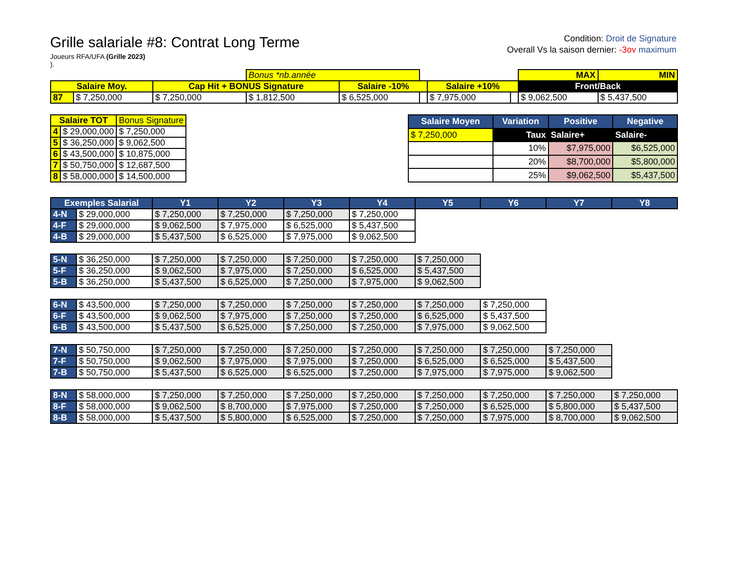Grille salariale #8: Contrat Long Terme
Joueurs RFA/UFA (Grille 2023)
).
Condition: Droit de Signature
Overall Vs la saison dernier: -3ov maximum
| | | | Bonus *nb.année | | | | | MAX | MIN |
| Salaire Moy. | | Cap Hit + BONUS Signature | | Salaire -10% | | Salaire +10% | | Front/Back | |
| 87 | $ 7,250,000 | $ 7,250,000 | $ 1,812,500 | $ 6,525,000 | | $ 7,975,000 | | $ 9,062,500 | $ 5,437,500 |
| Salaire TOT | | Bonus Signature |
| 4 | $ 29,000,000 | $ 7,250,000 |
| 5 | $ 36,250,000 | $ 9,062,500 |
| 6 | $ 43,500,000 | $ 10,875,000 |
| 7 | $ 50,750,000 | $ 12,687,500 |
| 8 | $ 58,000,000 | $ 14,500,000 |
| Salaire Moyen | Variation | Positive | Negative |
| --- | --- | --- | --- |
| $ 7,250,000 | Taux | Salaire+ | Salaire- |
| | 10% | $7,975,000 | $6,525,000 |
| | 20% | $8,700,000 | $5,800,000 |
| | 25% | $9,062,500 | $5,437,500 |
| Exemples Salarial | | Y1 | Y2 | Y3 | Y4 | Y5 | Y6 | Y7 | Y8 |
| --- | --- | --- | --- | --- | --- | --- | --- | --- | --- |
| 4-N | $ 29,000,000 | $ 7,250,000 | $ 7,250,000 | $ 7,250,000 | $ 7,250,000 | | | | |
| 4-F | $ 29,000,000 | $ 9,062,500 | $ 7,975,000 | $ 6,525,000 | $ 5,437,500 | | | | |
| 4-B | $ 29,000,000 | $ 5,437,500 | $ 6,525,000 | $ 7,975,000 | $ 9,062,500 | | | | |
| 5-N | $ 36,250,000 | $ 7,250,000 | $ 7,250,000 | $ 7,250,000 | $ 7,250,000 | $ 7,250,000 | | | |
| 5-F | $ 36,250,000 | $ 9,062,500 | $ 7,975,000 | $ 7,250,000 | $ 6,525,000 | $ 5,437,500 | | | |
| 5-B | $ 36,250,000 | $ 5,437,500 | $ 6,525,000 | $ 7,250,000 | $ 7,975,000 | $ 9,062,500 | | | |
| 6-N | $ 43,500,000 | $ 7,250,000 | $ 7,250,000 | $ 7,250,000 | $ 7,250,000 | $ 7,250,000 | $ 7,250,000 | | |
| 6-F | $ 43,500,000 | $ 9,062,500 | $ 7,975,000 | $ 7,250,000 | $ 7,250,000 | $ 6,525,000 | $ 5,437,500 | | |
| 6-B | $ 43,500,000 | $ 5,437,500 | $ 6,525,000 | $ 7,250,000 | $ 7,250,000 | $ 7,975,000 | $ 9,062,500 | | |
| 7-N | $ 50,750,000 | $ 7,250,000 | $ 7,250,000 | $ 7,250,000 | $ 7,250,000 | $ 7,250,000 | $ 7,250,000 | $ 7,250,000 | |
| 7-F | $ 50,750,000 | $ 9,062,500 | $ 7,975,000 | $ 7,975,000 | $ 7,250,000 | $ 6,525,000 | $ 6,525,000 | $ 5,437,500 | |
| 7-B | $ 50,750,000 | $ 5,437,500 | $ 6,525,000 | $ 6,525,000 | $ 7,250,000 | $ 7,975,000 | $ 7,975,000 | $ 9,062,500 | |
| 8-N | $ 58,000,000 | $ 7,250,000 | $ 7,250,000 | $ 7,250,000 | $ 7,250,000 | $ 7,250,000 | $ 7,250,000 | $ 7,250,000 | $ 7,250,000 |
| 8-F | $ 58,000,000 | $ 9,062,500 | $ 8,700,000 | $ 7,975,000 | $ 7,250,000 | $ 7,250,000 | $ 6,525,000 | $ 5,800,000 | $ 5,437,500 |
| 8-B | $ 58,000,000 | $ 5,437,500 | $ 5,800,000 | $ 6,525,000 | $ 7,250,000 | $ 7,250,000 | $ 7,975,000 | $ 8,700,000 | $ 9,062,500 |